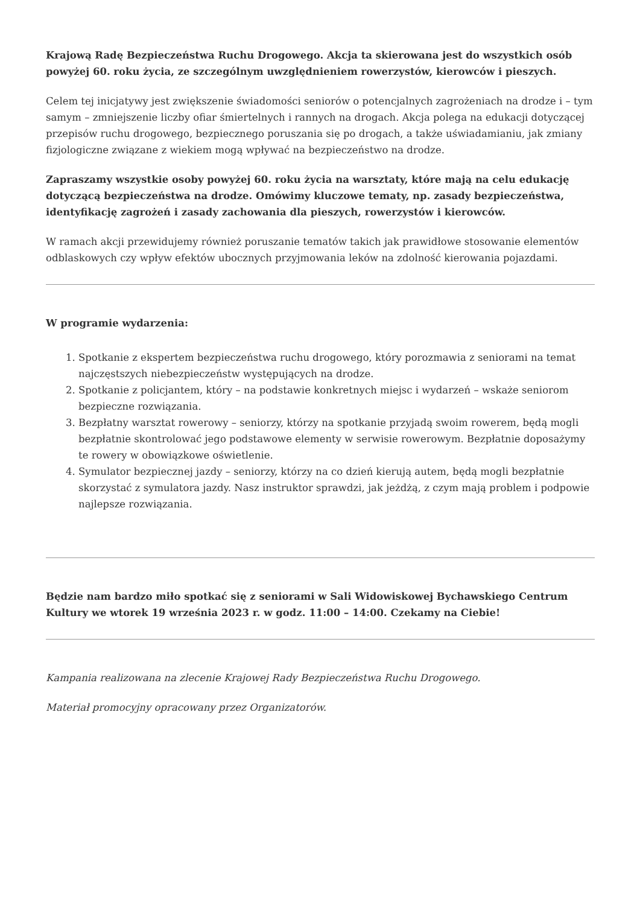Krajową Radę Bezpieczeństwa Ruchu Drogowego. Akcja ta skierowana jest do wszystkich osób powyżej 60. roku życia, ze szczególnym uwzględnieniem rowerzystów, kierowców i pieszych.
Celem tej inicjatywy jest zwiększenie świadomości seniorów o potencjalnych zagrożeniach na drodze i – tym samym – zmniejszenie liczby ofiar śmiertelnych i rannych na drogach. Akcja polega na edukacji dotyczącej przepisów ruchu drogowego, bezpiecznego poruszania się po drogach, a także uświadamianiu, jak zmiany fizjologiczne związane z wiekiem mogą wpływać na bezpieczeństwo na drodze.
Zapraszamy wszystkie osoby powyżej 60. roku życia na warsztaty, które mają na celu edukację dotyczącą bezpieczeństwa na drodze. Omówimy kluczowe tematy, np. zasady bezpieczeństwa, identyfikację zagrożeń i zasady zachowania dla pieszych, rowerzystów i kierowców.
W ramach akcji przewidujemy również poruszanie tematów takich jak prawidłowe stosowanie elementów odblaskowych czy wpływ efektów ubocznych przyjmowania leków na zdolność kierowania pojazdami.
W programie wydarzenia:
1. Spotkanie z ekspertem bezpieczeństwa ruchu drogowego, który porozmawia z seniorami na temat najczęstszych niebezpieczeństw występujących na drodze.
2. Spotkanie z policjantem, który – na podstawie konkretnych miejsc i wydarzeń – wskaże seniorom bezpieczne rozwiązania.
3. Bezpłatny warsztat rowerowy – seniorzy, którzy na spotkanie przyjadą swoim rowerem, będą mogli bezpłatnie skontrolować jego podstawowe elementy w serwisie rowerowym. Bezpłatnie doposażymy te rowery w obowiązkowe oświetlenie.
4. Symulator bezpiecznej jazdy – seniorzy, którzy na co dzień kierują autem, będą mogli bezpłatnie skorzystać z symulatora jazdy. Nasz instruktor sprawdzi, jak jeżdżą, z czym mają problem i podpowie najlepsze rozwiązania.
Będzie nam bardzo miło spotkać się z seniorami w Sali Widowiskowej Bychawskiego Centrum Kultury we wtorek 19 września 2023 r. w godz. 11:00 – 14:00. Czekamy na Ciebie!
Kampania realizowana na zlecenie Krajowej Rady Bezpieczeństwa Ruchu Drogowego.
Materiał promocyjny opracowany przez Organizatorów.